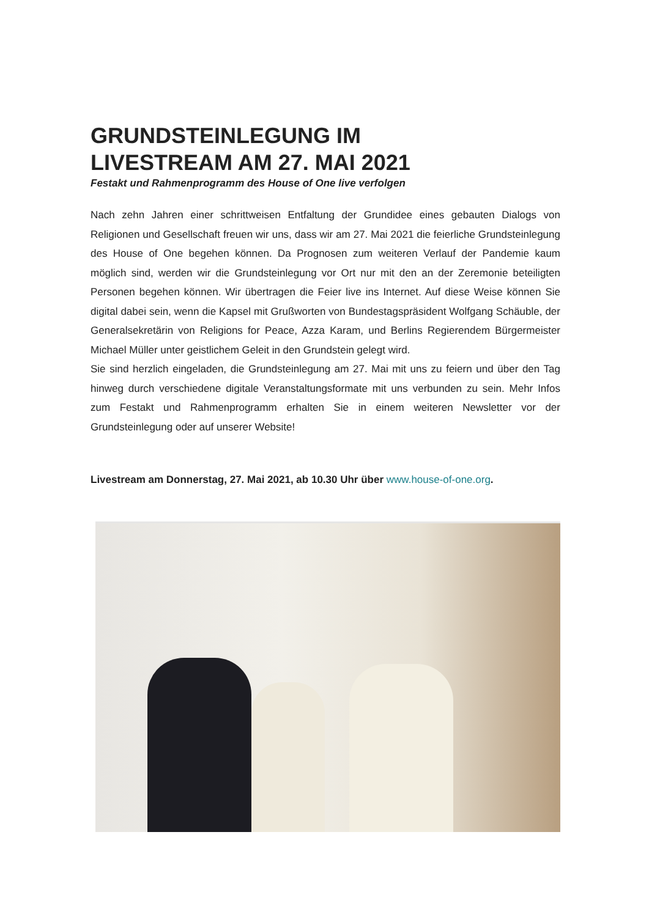GRUNDSTEINLEGUNG IM
LIVESTREAM AM 27. MAI 2021
Festakt und Rahmenprogramm des House of One live verfolgen
Nach zehn Jahren einer schrittweisen Entfaltung der Grundidee eines gebauten Dialogs von Religionen und Gesellschaft freuen wir uns, dass wir am 27. Mai 2021 die feierliche Grundsteinlegung des House of One begehen können. Da Prognosen zum weiteren Verlauf der Pandemie kaum möglich sind, werden wir die Grundsteinlegung vor Ort nur mit den an der Zeremonie beteiligten Personen begehen können. Wir übertragen die Feier live ins Internet. Auf diese Weise können Sie digital dabei sein, wenn die Kapsel mit Grußworten von Bundestagspräsident Wolfgang Schäuble, der Generalsekretärin von Religions for Peace, Azza Karam, und Berlins Regierendem Bürgermeister Michael Müller unter geistlichem Geleit in den Grundstein gelegt wird.
Sie sind herzlich eingeladen, die Grundsteinlegung am 27. Mai mit uns zu feiern und über den Tag hinweg durch verschiedene digitale Veranstaltungsformate mit uns verbunden zu sein. Mehr Infos zum Festakt und Rahmenprogramm erhalten Sie in einem weiteren Newsletter vor der Grundsteinlegung oder auf unserer Website!
Livestream am Donnerstag, 27. Mai 2021, ab 10.30 Uhr über www.house-of-one.org.